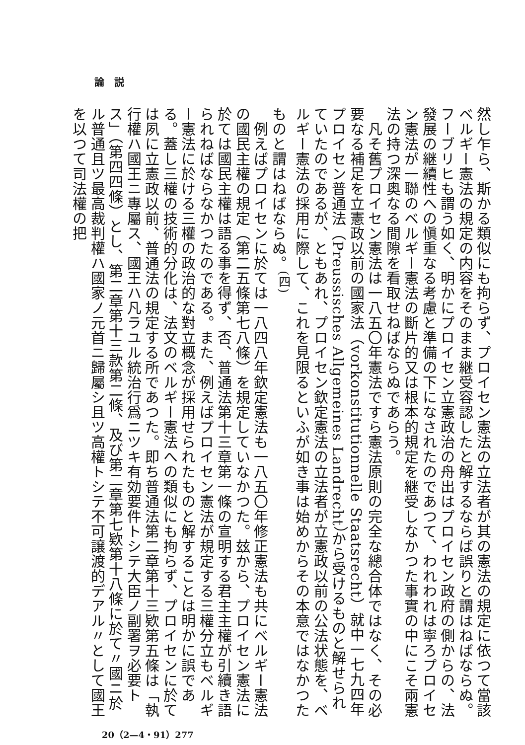論　説
然し乍ら、斯かる類似にも拘らず、プロイセン憲法の立法者が其の憲法の規定に依つて當該ベルギー憲法の規定の内容をそのまま継受容認したと解するならば誤りと謂はねばならぬ。フーブリヒも謂う如く、明かにプロイセン立憲政治の舟出はプロイセン政府の側からの、法發展の継續性への愼重なる考慮と準備の下になされたのであつて、われわれは寧ろプロイセン憲法が一聯のベルギー憲法の斷片的又は根本的規定を継受しなかつた事實の中にこそ兩憲法の持つ深奥なる間隙を看取せねばならぬであらう。
　凡そ舊プロイセン憲法は一八五〇年憲法ですら憲法原則の完全な總合体ではなく、その必要なる補足を立憲政以前の國家法（vorkonstitutionnelle Staatsrecht）就中一七九四年プロイセン普通法（Preussisches Allgemeines Landrecht）から受けるものと解せられていたのであるが、ともあれ、プロイセン欽定憲法の立法者が立憲政以前の公法状態を、ベルギー憲法の採用に際して、これを見限るといふが如き事は始めからその本意ではなかつたものと謂はねばならぬ。<sup>(四)</sup>
　例えばプロイセンに於ては一八四八年欽定憲法も一八五〇年修正憲法も共にベルギー憲法の國民主權の規定（第二五條第七八條）を規定していなかつた。玆から、プロイセン憲法に於ては國民主權は語る事を得ず、否、普通法第十三章第一條の宣明する君主主權が引續き語られねばならなかつたのである。また、例えばプロイセン憲法が規定する三權分立もベルギー憲法に於ける三權の政治的な對立概念が採用せられたものと解することは明かに誤である。蓋し三權の技術的分化は、法文のベルギー憲法への類似にも拘らず、プロイセンに於ては夙に立憲政以前、普通法の規定する所であつた。即ち普通法第二章第十三欵第五條は「執行權ハ國王ニ專屬ス、國王ハ凡ラユル統治行爲ニツキ有効要件トシテ大臣ノ副署ヲ必要トス」（第四四條）とし、第二章第十三款第二條、及び第二章第七欵第十八條に於て〃國ニ於ル普通且ツ最高裁判權ハ國家ノ元首ニ歸屬シ且ツ高權トシテ不可譲渡的デアル〃として國王を以つて司法權の把
20（2—4・91）277